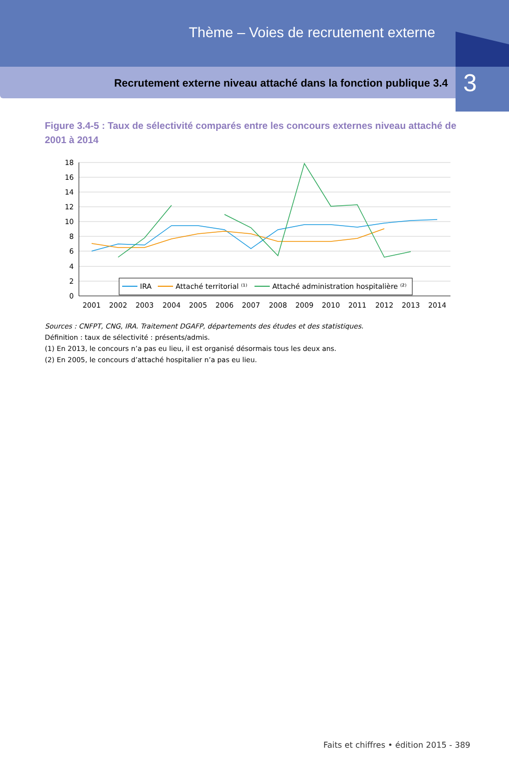Thème – Voies de recrutement externe
Recrutement externe niveau attaché dans la fonction publique 3.4
3
Figure 3.4-5 : Taux de sélectivité comparés entre les concours externes niveau attaché de 2001 à 2014
18
16
14
12
10
8
6
4
2
0
2001
2002
2003
2004
2005
2006
2007
2008
2009
2010
2011
2012
2013
2014
IRA
Attaché territorial ⁽¹⁾
Attaché administration hospitalière ⁽²⁾
Sources : CNFPT, CNG, IRA. Traitement DGAFP, départements des études et des statistiques.
Définition : taux de sélectivité : présents/admis.
(1) En 2013, le concours n’a pas eu lieu, il est organisé désormais tous les deux ans.
(2) En 2005, le concours d’attaché hospitalier n’a pas eu lieu.
Faits et chiffres • édition 2015 - 389